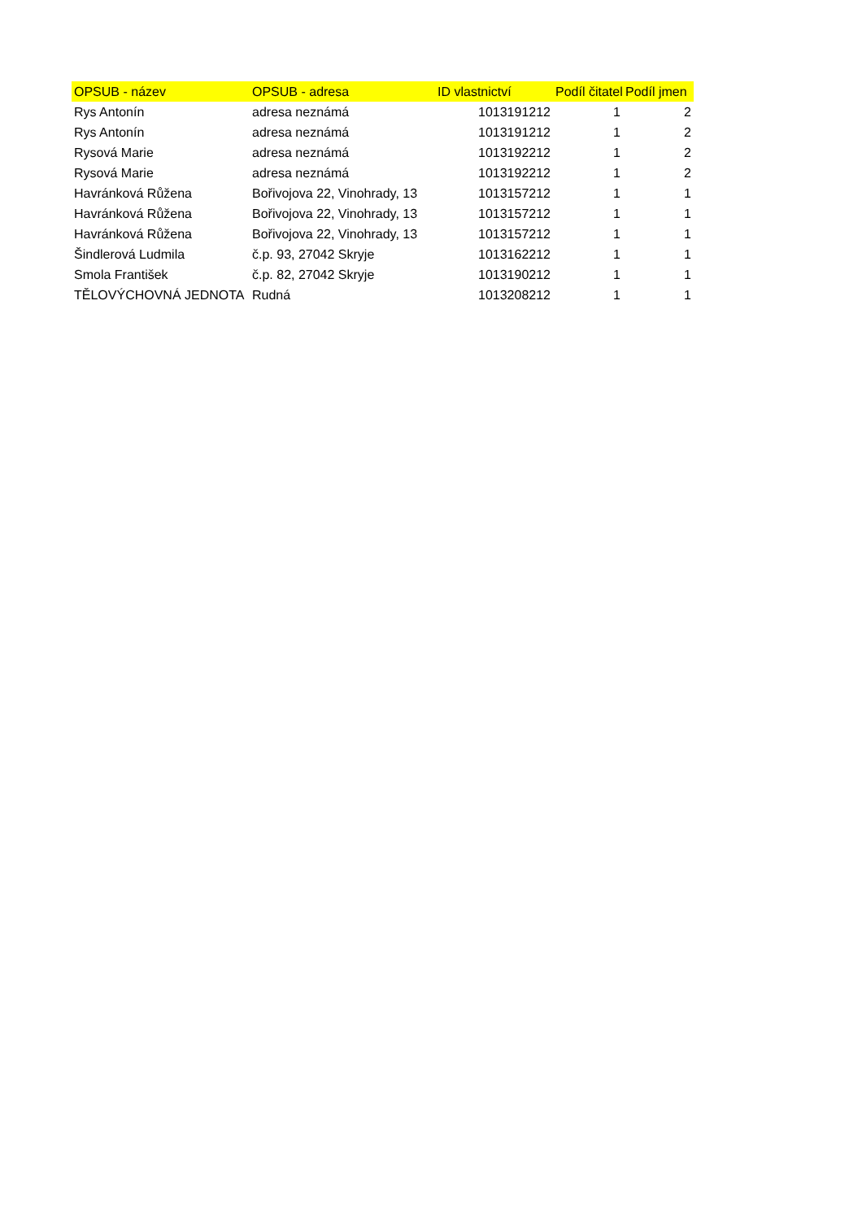| OPSUB - název | OPSUB - adresa | ID vlastnictví | Podíl čitatel | Podíl jmen |
| --- | --- | --- | --- | --- |
| Rys Antonín | adresa neznámá | 1013191212 | 1 | 2 |
| Rys Antonín | adresa neznámá | 1013191212 | 1 | 2 |
| Rysová Marie | adresa neznámá | 1013192212 | 1 | 2 |
| Rysová Marie | adresa neznámá | 1013192212 | 1 | 2 |
| Havránková Růžena | Bořivojova 22, Vinohrady, 13 | 1013157212 | 1 | 1 |
| Havránková Růžena | Bořivojova 22, Vinohrady, 13 | 1013157212 | 1 | 1 |
| Havránková Růžena | Bořivojova 22, Vinohrady, 13 | 1013157212 | 1 | 1 |
| Šindlerová Ludmila | č.p. 93, 27042 Skryje | 1013162212 | 1 | 1 |
| Smola František | č.p. 82, 27042 Skryje | 1013190212 | 1 | 1 |
| TĚLOVÝCHOVNÁ JEDNOTA | Rudná | 1013208212 | 1 | 1 |